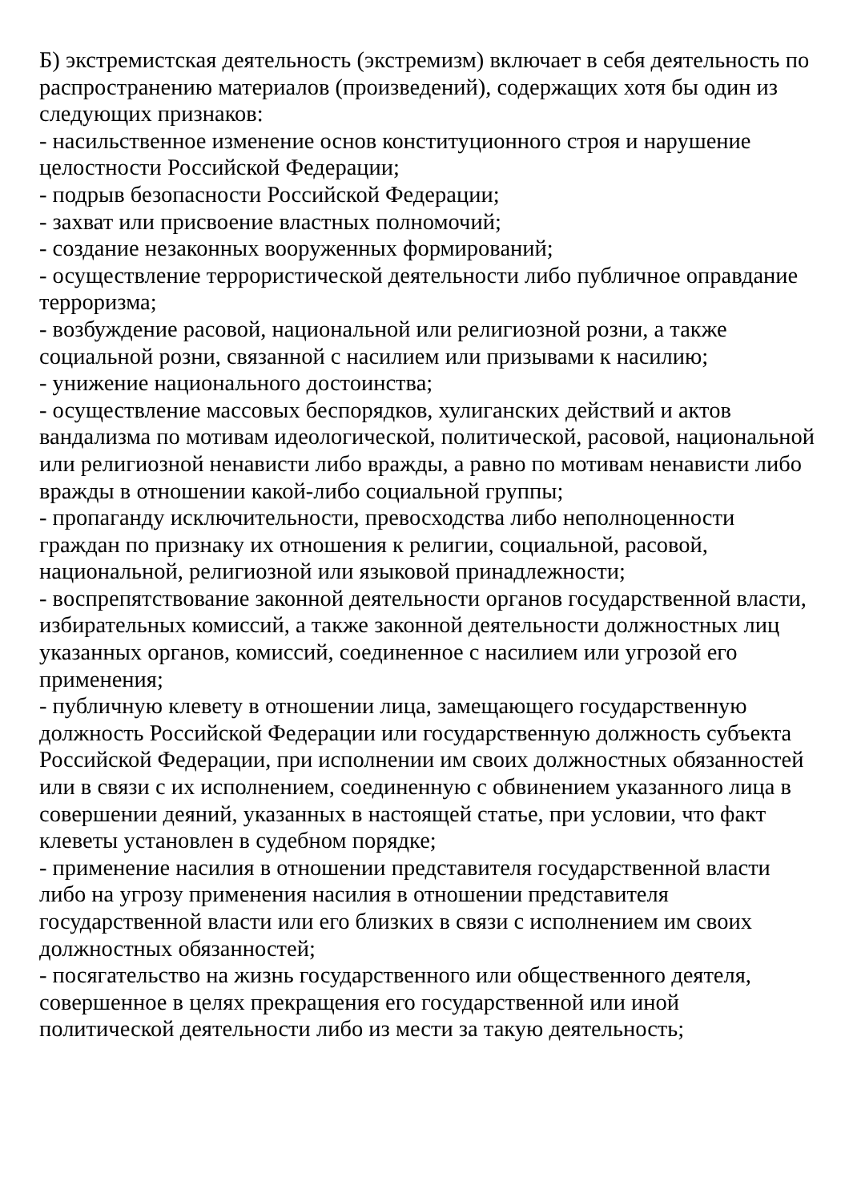Б) экстремистская деятельность (экстремизм) включает в себя деятельность по распространению материалов (произведений), содержащих хотя бы один из следующих признаков:
- насильственное изменение основ конституционного строя и нарушение целостности Российской Федерации;
- подрыв безопасности Российской Федерации;
- захват или присвоение властных полномочий;
- создание незаконных вооруженных формирований;
- осуществление террористической деятельности либо публичное оправдание терроризма;
- возбуждение расовой, национальной или религиозной розни, а также социальной розни, связанной с насилием или призывами к насилию;
- унижение национального достоинства;
- осуществление массовых беспорядков, хулиганских действий и актов вандализма по мотивам идеологической, политической, расовой, национальной или религиозной ненависти либо вражды, а равно по мотивам ненависти либо вражды в отношении какой-либо социальной группы;
- пропаганду исключительности, превосходства либо неполноценности граждан по признаку их отношения к религии, социальной, расовой, национальной, религиозной или языковой принадлежности;
- воспрепятствование законной деятельности органов государственной власти, избирательных комиссий, а также законной деятельности должностных лиц указанных органов, комиссий, соединенное с насилием или угрозой его применения;
- публичную клевету в отношении лица, замещающего государственную должность Российской Федерации или государственную должность субъекта Российской Федерации, при исполнении им своих должностных обязанностей или в связи с их исполнением, соединенную с обвинением указанного лица в совершении деяний, указанных в настоящей статье, при условии, что факт клеветы установлен в судебном порядке;
- применение насилия в отношении представителя государственной власти либо на угрозу применения насилия в отношении представителя государственной власти или его близких в связи с исполнением им своих должностных обязанностей;
- посягательство на жизнь государственного или общественного деятеля, совершенное в целях прекращения его государственной или иной политической деятельности либо из мести за такую деятельность;